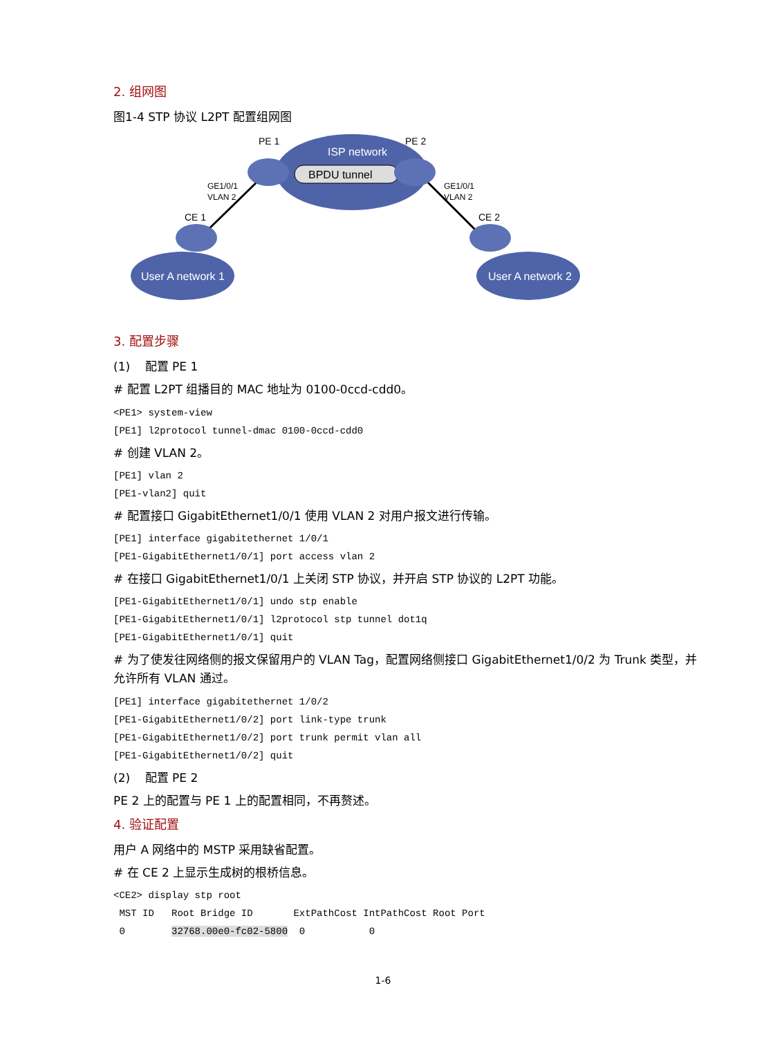2. 组网图
图1-4 STP 协议 L2PT 配置组网图
PE 1
PE 2
ISP network
BPDU tunnel
GE1/0/1
VLAN 2
GE1/0/1
VLAN 2
CE 1
CE 2
User A network 1
User A network 2
3. 配置步骤
(1) 配置 PE 1
# 配置 L2PT 组播目的 MAC 地址为 0100-0ccd-cdd0。
<PE1> system-view
[PE1] l2protocol tunnel-dmac 0100-0ccd-cdd0
# 创建 VLAN 2。
[PE1] vlan 2
[PE1-vlan2] quit
# 配置接口 GigabitEthernet1/0/1 使用 VLAN 2 对用户报文进行传输。
[PE1] interface gigabitethernet 1/0/1
[PE1-GigabitEthernet1/0/1] port access vlan 2
# 在接口 GigabitEthernet1/0/1 上关闭 STP 协议，并开启 STP 协议的 L2PT 功能。
[PE1-GigabitEthernet1/0/1] undo stp enable
[PE1-GigabitEthernet1/0/1] l2protocol stp tunnel dot1q
[PE1-GigabitEthernet1/0/1] quit
# 为了使发往网络侧的报文保留用户的 VLAN Tag，配置网络侧接口 GigabitEthernet1/0/2 为 Trunk 类型，并允许所有 VLAN 通过。
[PE1] interface gigabitethernet 1/0/2
[PE1-GigabitEthernet1/0/2] port link-type trunk
[PE1-GigabitEthernet1/0/2] port trunk permit vlan all
[PE1-GigabitEthernet1/0/2] quit
(2) 配置 PE 2
PE 2 上的配置与 PE 1 上的配置相同，不再赘述。
4. 验证配置
用户 A 网络中的 MSTP 采用缺省配置。
# 在 CE 2 上显示生成树的根桥信息。
<CE2> display stp root
 MST ID   Root Bridge ID       ExtPathCost IntPathCost Root Port
 0        32768.00e0-fc02-5800  0           0
1-6